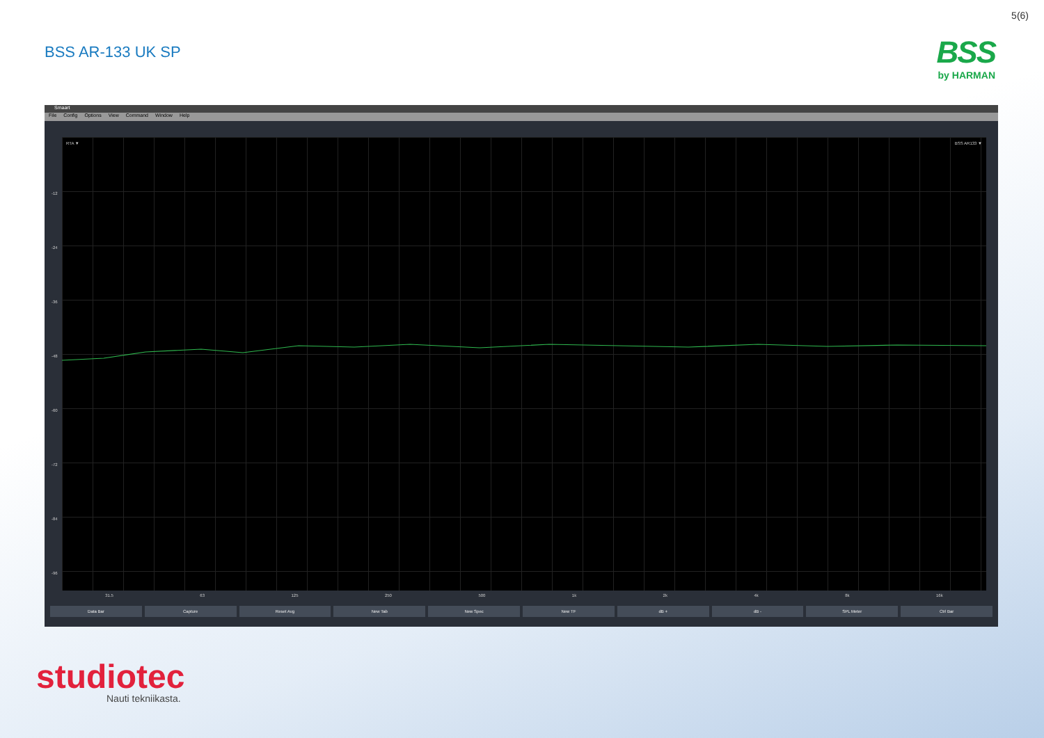5(6)
BSS AR-133 UK SP
BSS
by HARMAN
Smaart
File Config Options View Command Window Help
RTA ▼ BSS AR133 ▼
-12
-24
-36
-48
-60
-72
-84
-96
31.5 63 125 250 500 1k 2k 4k 8k 16k
Data Bar Capture Reset Avg New Tab New Spec New TF dB + dB - SPL Meter Ctrl Bar
studiotec
Nauti tekniikasta.